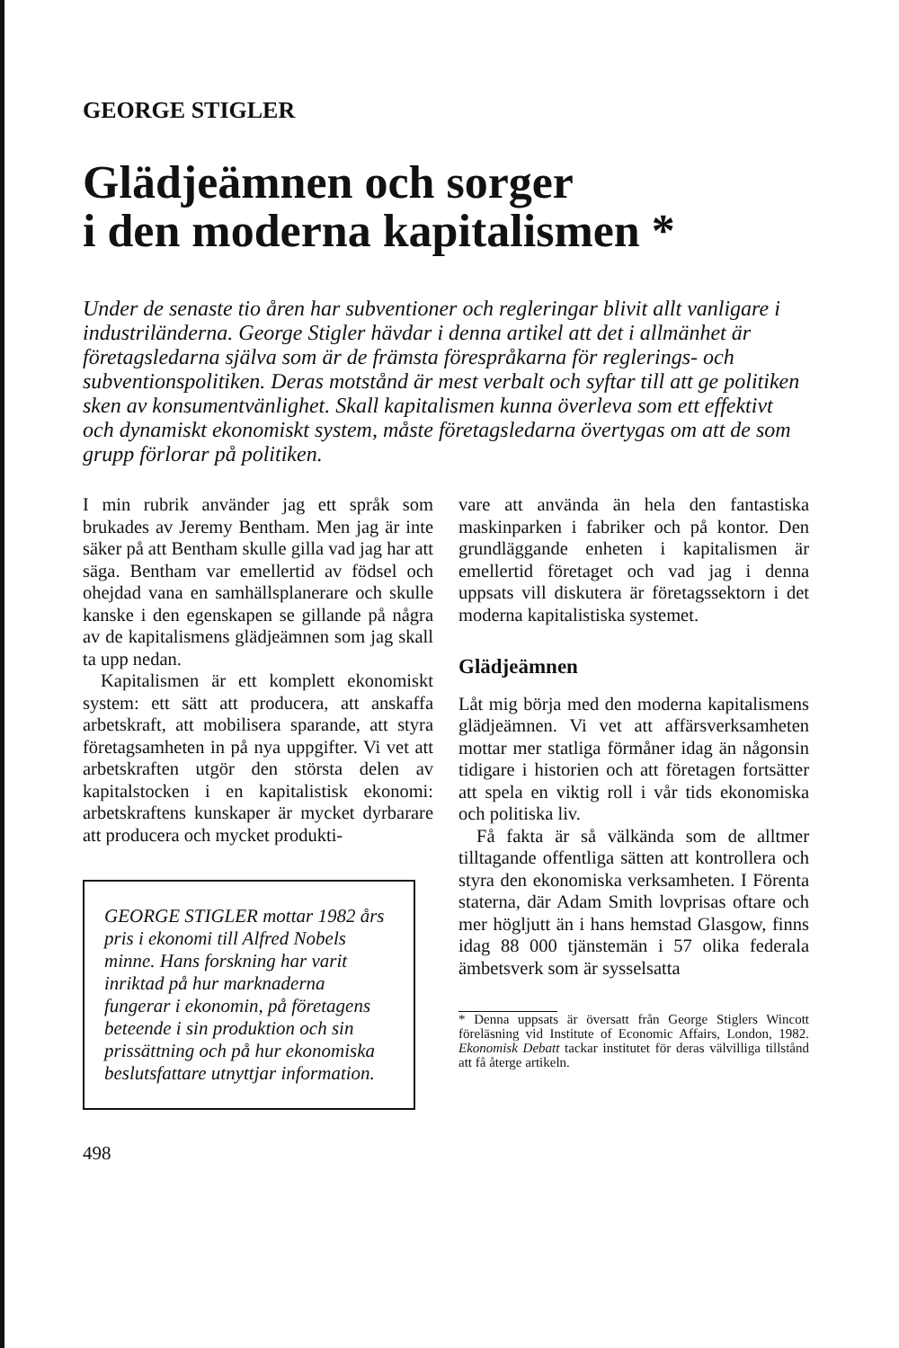GEORGE STIGLER
Glädjeämnen och sorger
i den moderna kapitalismen *
Under de senaste tio åren har subventioner och regleringar blivit allt vanligare i industriländerna. George Stigler hävdar i denna artikel att det i allmänhet är företagsledarna själva som är de främsta förespråkarna för reglerings- och subventionspolitiken. Deras motstånd är mest verbalt och syftar till att ge politiken sken av konsumentvänlighet. Skall kapitalismen kunna överleva som ett effektivt och dynamiskt ekonomiskt system, måste företagsledarna övertygas om att de som grupp förlorar på politiken.
I min rubrik använder jag ett språk som brukades av Jeremy Bentham. Men jag är inte säker på att Bentham skulle gilla vad jag har att säga. Bentham var emellertid av födsel och ohejdad vana en samhällsplanerare och skulle kanske i den egenskapen se gillande på några av de kapitalismens glädjeämnen som jag skall ta upp nedan.
Kapitalismen är ett komplett ekonomiskt system: ett sätt att producera, att anskaffa arbetskraft, att mobilisera sparande, att styra företagsamheten in på nya uppgifter. Vi vet att arbetskraften utgör den största delen av kapitalstocken i en kapitalistisk ekonomi: arbetskraftens kunskaper är mycket dyrbarare att producera och mycket produkti-
GEORGE STIGLER mottar 1982 års pris i ekonomi till Alfred Nobels minne. Hans forskning har varit inriktad på hur marknaderna fungerar i ekonomin, på företagens beteende i sin produktion och sin prissättning och på hur ekonomiska beslutsfattare utnyttjar information.
498
vare att använda än hela den fantastiska maskinparken i fabriker och på kontor. Den grundläggande enheten i kapitalismen är emellertid företaget och vad jag i denna uppsats vill diskutera är företagssektorn i det moderna kapitalistiska systemet.
Glädjeämnen
Låt mig börja med den moderna kapitalismens glädjeämnen. Vi vet att affärsverksamheten mottar mer statliga förmåner idag än någonsin tidigare i historien och att företagen fortsätter att spela en viktig roll i vår tids ekonomiska och politiska liv.
Få fakta är så välkända som de alltmer tilltagande offentliga sätten att kontrollera och styra den ekonomiska verksamheten. I Förenta staterna, där Adam Smith lovprisas oftare och mer högljutt än i hans hemstad Glasgow, finns idag 88 000 tjänstemän i 57 olika federala ämbetsverk som är sysselsatta
* Denna uppsats är översatt från George Stiglers Wincott föreläsning vid Institute of Economic Affairs, London, 1982. Ekonomisk Debatt tackar institutet för deras välvilliga tillstånd att få återge artikeln.